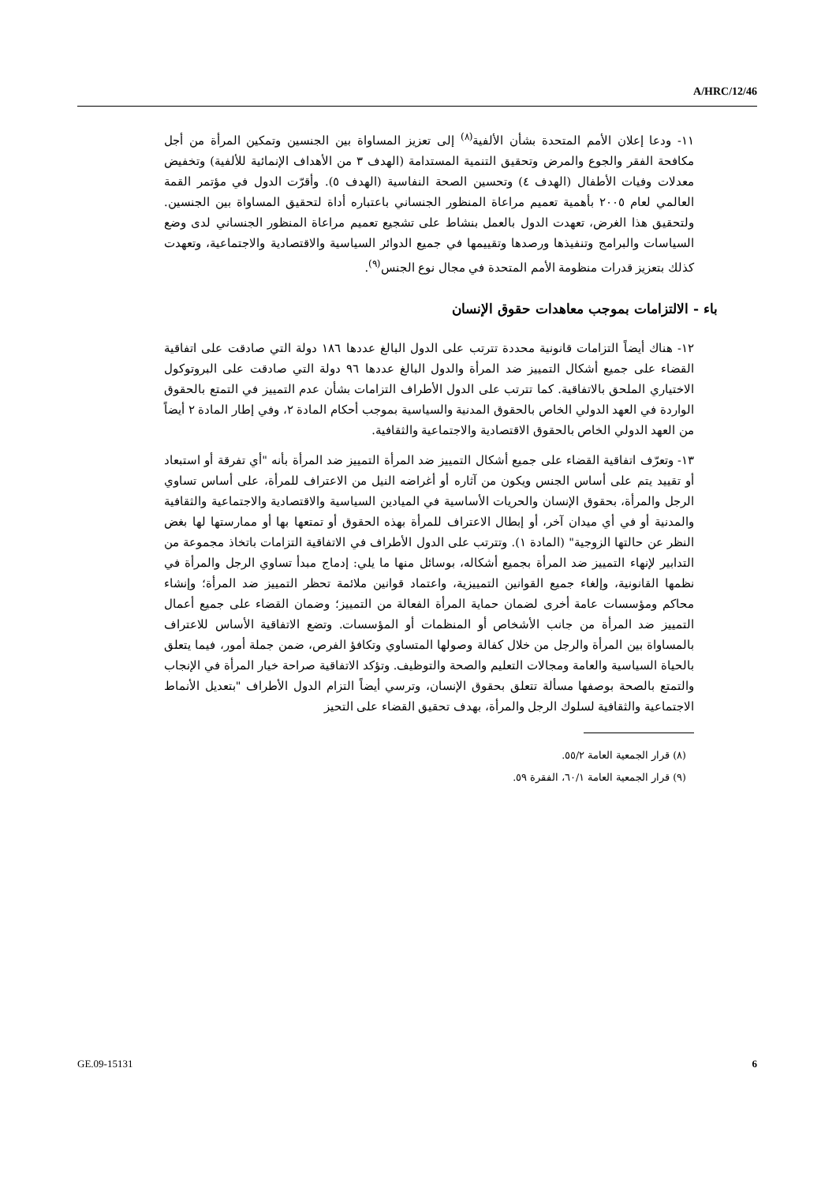A/HRC/12/46
١١- ودعا إعلان الأمم المتحدة بشأن الألفية<sup>(٨)</sup> إلى تعزيز المساواة بين الجنسين وتمكين المرأة من أجل مكافحة الفقر والجوع والمرض وتحقيق التنمية المستدامة (الهدف ٣ من الأهداف الإنمائية للألفية) وتخفيض معدلات وفيات الأطفال (الهدف ٤) وتحسين الصحة النفاسية (الهدف ٥). وأقرّت الدول في مؤتمر القمة العالمي لعام ٢٠٠٥ بأهمية تعميم مراعاة المنظور الجنساني باعتباره أداة لتحقيق المساواة بين الجنسين. ولتحقيق هذا الغرض، تعهدت الدول بالعمل بنشاط على تشجيع تعميم مراعاة المنظور الجنساني لدى وضع السياسات والبرامج وتنفيذها ورصدها وتقييمها في جميع الدوائر السياسية والاقتصادية والاجتماعية، وتعهدت كذلك بتعزيز قدرات منظومة الأمم المتحدة في مجال نوع الجنس<sup>(٩)</sup>.
باء - الالتزامات بموجب معاهدات حقوق الإنسان
١٢- هناك أيضاً التزامات قانونية محددة تترتب على الدول البالغ عددها ١٨٦ دولة التي صادقت على اتفاقية القضاء على جميع أشكال التمييز ضد المرأة والدول البالغ عددها ٩٦ دولة التي صادقت على البروتوكول الاختياري الملحق بالاتفاقية. كما تترتب على الدول الأطراف التزامات بشأن عدم التمييز في التمتع بالحقوق الواردة في العهد الدولي الخاص بالحقوق المدنية والسياسية بموجب أحكام المادة ٢، وفي إطار المادة ٢ أيضاً من العهد الدولي الخاص بالحقوق الاقتصادية والاجتماعية والثقافية.
١٣- وتعرّف اتفاقية القضاء على جميع أشكال التمييز ضد المرأة التمييز ضد المرأة بأنه "أي تفرقة أو استبعاد أو تقييد يتم على أساس الجنس ويكون من آثاره أو أغراضه النيل من الاعتراف للمرأة، على أساس تساوي الرجل والمرأة، بحقوق الإنسان والحريات الأساسية في الميادين السياسية والاقتصادية والاجتماعية والثقافية والمدنية أو في أي ميدان آخر، أو إبطال الاعتراف للمرأة بهذه الحقوق أو تمتعها بها أو ممارستها لها بغض النظر عن حالتها الزوجية" (المادة ١). وتترتب على الدول الأطراف في الاتفاقية التزامات باتخاذ مجموعة من التدابير لإنهاء التمييز ضد المرأة بجميع أشكاله، بوسائل منها ما يلي: إدماج مبدأ تساوي الرجل والمرأة في نظمها القانونية، وإلغاء جميع القوانين التمييزية، واعتماد قوانين ملائمة تحظر التمييز ضد المرأة؛ وإنشاء محاكم ومؤسسات عامة أخرى لضمان حماية المرأة الفعالة من التمييز؛ وضمان القضاء على جميع أعمال التمييز ضد المرأة من جانب الأشخاص أو المنظمات أو المؤسسات. وتضع الاتفاقية الأساس للاعتراف بالمساواة بين المرأة والرجل من خلال كفالة وصولها المتساوي وتكافؤ الفرص، ضمن جملة أمور، فيما يتعلق بالحياة السياسية والعامة ومجالات التعليم والصحة والتوظيف. وتؤكد الاتفاقية صراحة خيار المرأة في الإنجاب والتمتع بالصحة بوصفها مسألة تتعلق بحقوق الإنسان، وترسي أيضاً التزام الدول الأطراف "بتعديل الأنماط الاجتماعية والثقافية لسلوك الرجل والمرأة، بهدف تحقيق القضاء على التحيز
(٨) قرار الجمعية العامة ٥٥/٢.
(٩) قرار الجمعية العامة ٦٠/١، الفقرة ٥٩.
GE.09-15131 6